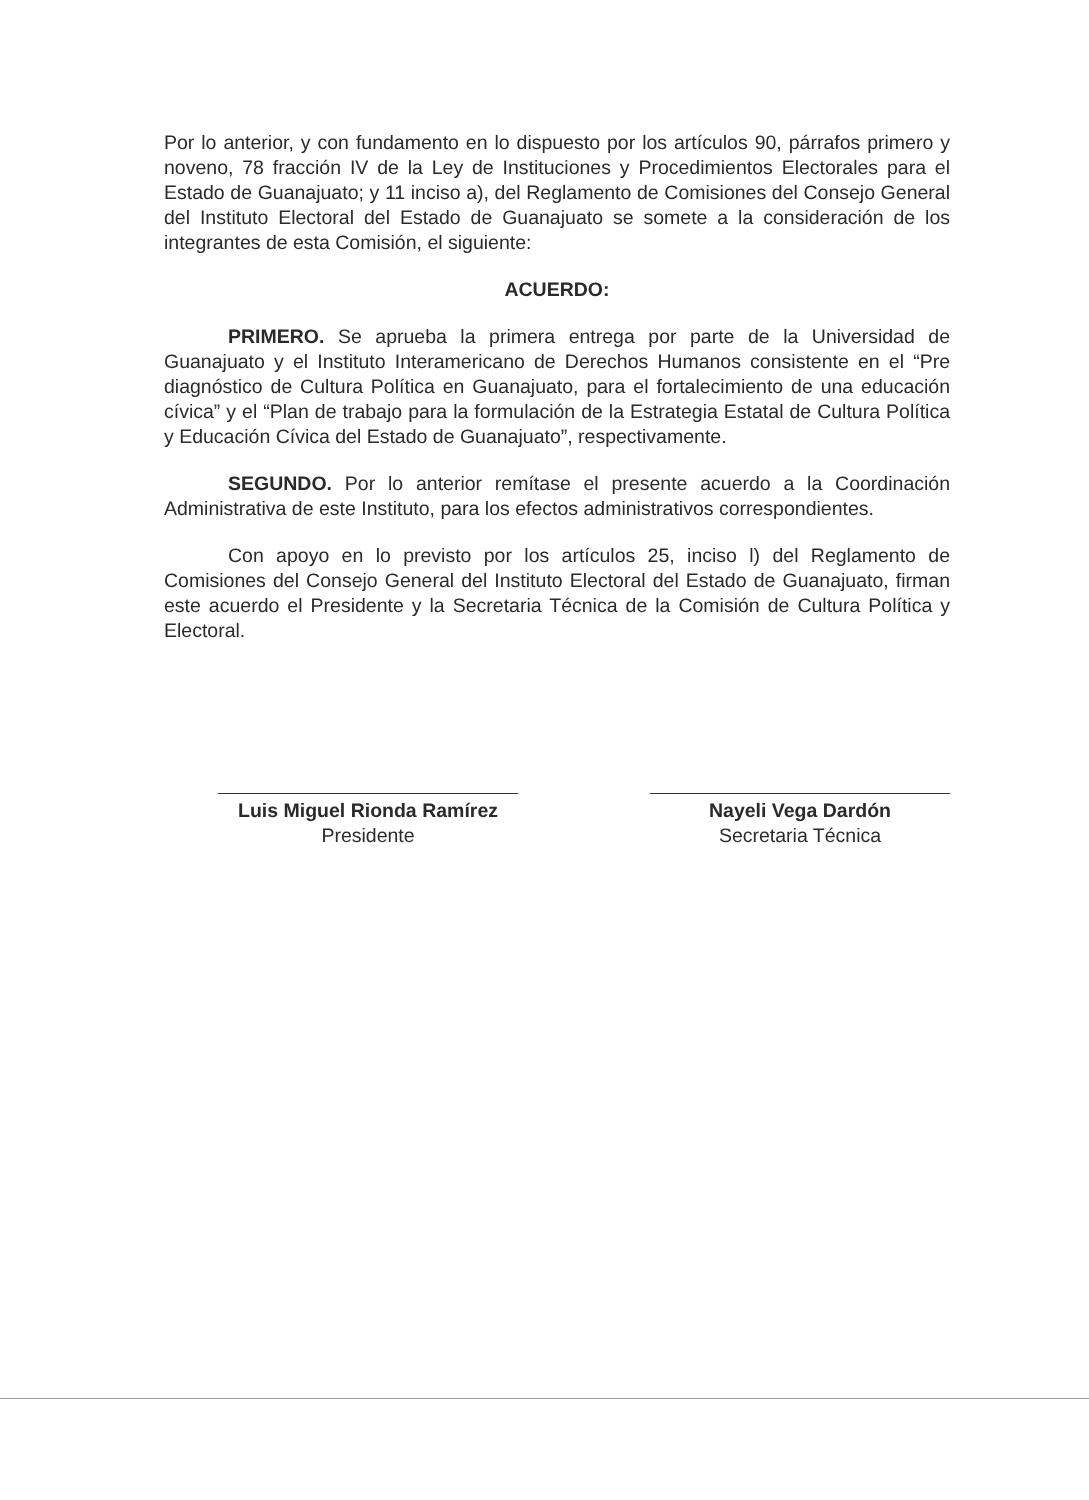Por lo anterior, y con fundamento en lo dispuesto por los artículos 90, párrafos primero y noveno, 78 fracción IV de la Ley de Instituciones y Procedimientos Electorales para el Estado de Guanajuato; y 11 inciso a), del Reglamento de Comisiones del Consejo General del Instituto Electoral del Estado de Guanajuato se somete a la consideración de los integrantes de esta Comisión, el siguiente:
ACUERDO:
PRIMERO. Se aprueba la primera entrega por parte de la Universidad de Guanajuato y el Instituto Interamericano de Derechos Humanos consistente en el “Pre diagnóstico de Cultura Política en Guanajuato, para el fortalecimiento de una educación cívica” y el “Plan de trabajo para la formulación de la Estrategia Estatal de Cultura Política y Educación Cívica del Estado de Guanajuato”, respectivamente.
SEGUNDO. Por lo anterior remítase el presente acuerdo a la Coordinación Administrativa de este Instituto, para los efectos administrativos correspondientes.
Con apoyo en lo previsto por los artículos 25, inciso l) del Reglamento de Comisiones del Consejo General del Instituto Electoral del Estado de Guanajuato, firman este acuerdo el Presidente y la Secretaria Técnica de la Comisión de Cultura Política y Electoral.
Luis Miguel Rionda Ramírez
Presidente
Nayeli Vega Dardón
Secretaria Técnica